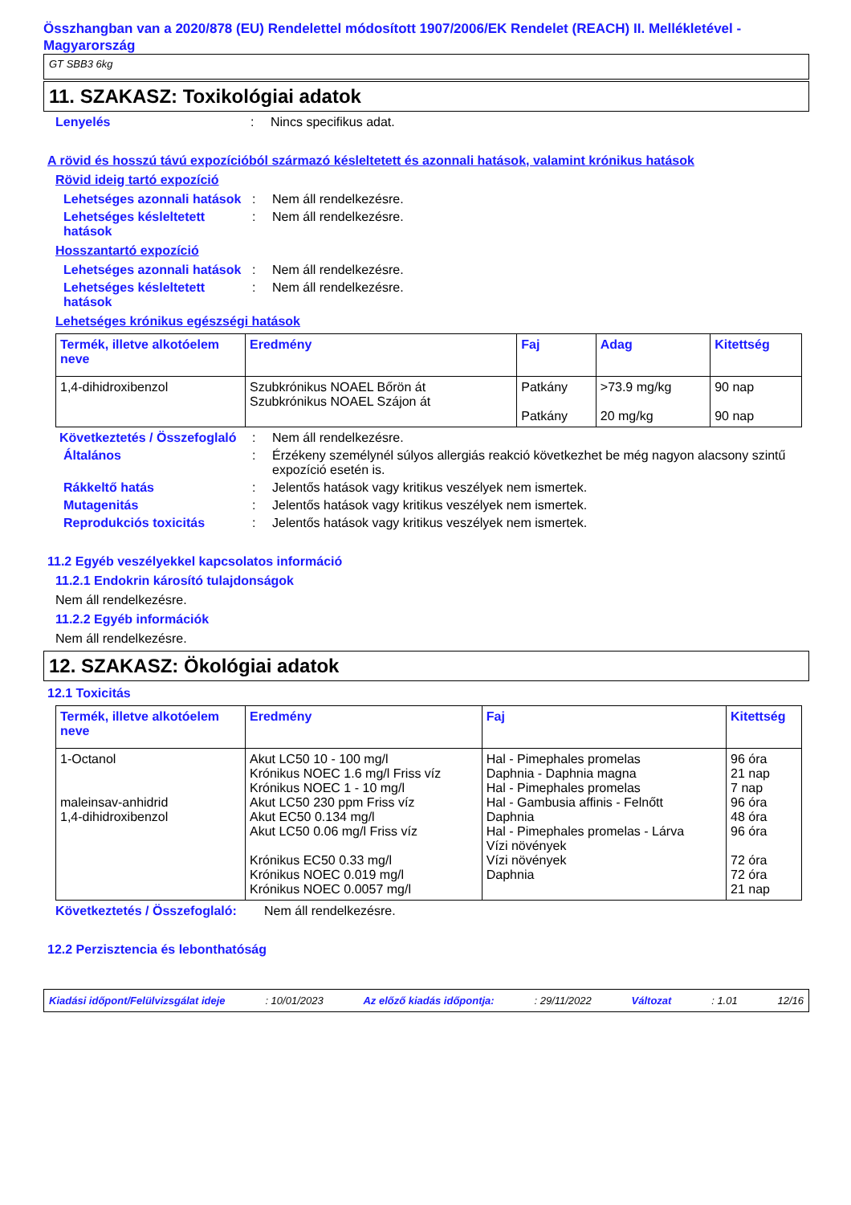Összhangban van a 2020/878 (EU) Rendelettel módosított 1907/2006/EK Rendelet (REACH) II. Mellékletével - Magyarország
GT SBB3 6kg
11. SZAKASZ: Toxikológiai adatok
Lenyelés : Nincs specifikus adat.
A rövid és hosszú távú expozícióból származó késleltetett és azonnali hatások, valamint krónikus hatások
Rövid ideig tartó expozíció
Lehetséges azonnali hatások
: Nem áll rendelkezésre.
Lehetséges késleltetett hatások
: Nem áll rendelkezésre.
Hosszantartó expozíció
Lehetséges azonnali hatások
: Nem áll rendelkezésre.
Lehetséges késleltetett hatások
: Nem áll rendelkezésre.
Lehetséges krónikus egészségi hatások
| Termék, illetve alkotóelem neve | Eredmény | Faj | Adag | Kitettség |
| --- | --- | --- | --- | --- |
| 1,4-dihidroxibenzol | Szubkrónikus NOAEL Bőrön át Szubkrónikus NOAEL Szájon át | Patkány Patkány | >73.9 mg/kg 20 mg/kg | 90 nap 90 nap |
Következtetés / Összefoglaló
: Nem áll rendelkezésre.
Általános : Érzékeny személynél súlyos allergiás reakció következhet be még nagyon alacsony szintű expozíció esetén is.
Rákkeltő hatás : Jelentős hatások vagy kritikus veszélyek nem ismertek.
Mutagenitás : Jelentős hatások vagy kritikus veszélyek nem ismertek.
Reprodukciós toxicitás : Jelentős hatások vagy kritikus veszélyek nem ismertek.
11.2 Egyéb veszélyekkel kapcsolatos információ
11.2.1 Endokrin károsító tulajdonságok
Nem áll rendelkezésre.
11.2.2 Egyéb információk
Nem áll rendelkezésre.
12. SZAKASZ: Ökológiai adatok
12.1 Toxicitás
| Termék, illetve alkotóelem neve | Eredmény | Faj | Kitettség |
| --- | --- | --- | --- |
| 1-Octanol maleinsav-anhidrid 1,4-dihidroxibenzol | Akut LC50 10 - 100 mg/l Krónikus NOEC 1.6 mg/l Friss víz Krónikus NOEC 1 - 10 mg/l Akut LC50 230 ppm Friss víz Akut EC50 0.134 mg/l Akut LC50 0.06 mg/l Friss víz Krónikus EC50 0.33 mg/l Krónikus NOEC 0.019 mg/l Krónikus NOEC 0.0057 mg/l | Hal - Pimephales promelas Daphnia - Daphnia magna Hal - Pimephales promelas Hal - Gambusia affinis - Felnőtt Daphnia Hal - Pimephales promelas - Lárva Vízi növények Vízi növények Daphnia | 96 óra 21 nap 7 nap 96 óra 48 óra 96 óra 72 óra 72 óra 21 nap |
Következtetés / Összefoglaló:
Nem áll rendelkezésre.
12.2 Perzisztencia és lebonthatóság
Kiadási időpont/Felülvizsgálat ideje: 10/01/2023 Az előző kiadás időpontja:: 29/11/2022 Változat: 1.01 12/16